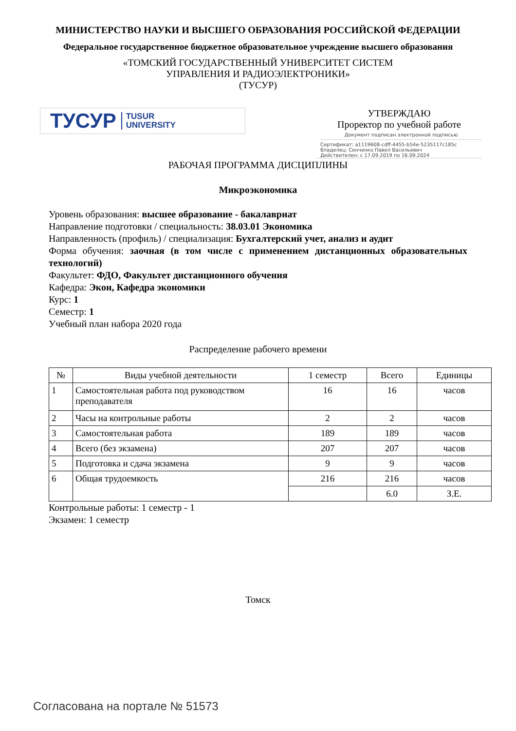МИНИСТЕРСТВО НАУКИ И ВЫСШЕГО ОБРАЗОВАНИЯ РОССИЙСКОЙ ФЕДЕРАЦИИ
Федеральное государственное бюджетное образовательное учреждение высшего образования
«ТОМСКИЙ ГОСУДАРСТВЕННЫЙ УНИВЕРСИТЕТ СИСТЕМ
УПРАВЛЕНИЯ И РАДИОЭЛЕКТРОНИКИ»
(ТУСУР)
ТУСУР TUSUR
UNIVERSITY
УТВЕРЖДАЮ
Проректор по учебной работе
Документ подписан электронной подписью
Сертификат: a1119608-cdff-4455-b54e-5235117c185c
Владелец: Сенченко Павел Васильевич
Действителен: с 17.09.2019 по 16.09.2024
РАБОЧАЯ ПРОГРАММА ДИСЦИПЛИНЫ
Микроэкономика
Уровень образования: высшее образование - бакалавриат
Направление подготовки / специальность: 38.03.01 Экономика
Направленность (профиль) / специализация: Бухгалтерский учет, анализ и аудит
Форма обучения: заочная (в том числе с применением дистанционных образовательных технологий)
Факультет: ФДО, Факультет дистанционного обучения
Кафедра: Экон, Кафедра экономики
Курс: 1
Семестр: 1
Учебный план набора 2020 года
Распределение рабочего времени
| № | Виды учебной деятельности | 1 семестр | Всего | Единицы |
| --- | --- | --- | --- | --- |
| 1 | Самостоятельная работа под руководством преподавателя | 16 | 16 | часов |
| 2 | Часы на контрольные работы | 2 | 2 | часов |
| 3 | Самостоятельная работа | 189 | 189 | часов |
| 4 | Всего (без экзамена) | 207 | 207 | часов |
| 5 | Подготовка и сдача экзамена | 9 | 9 | часов |
| 6 | Общая трудоемкость | 216 | 216 | часов |
| | | | 6.0 | З.Е. |
Контрольные работы: 1 семестр - 1
Экзамен: 1 семестр
Томск
Согласована на портале № 51573